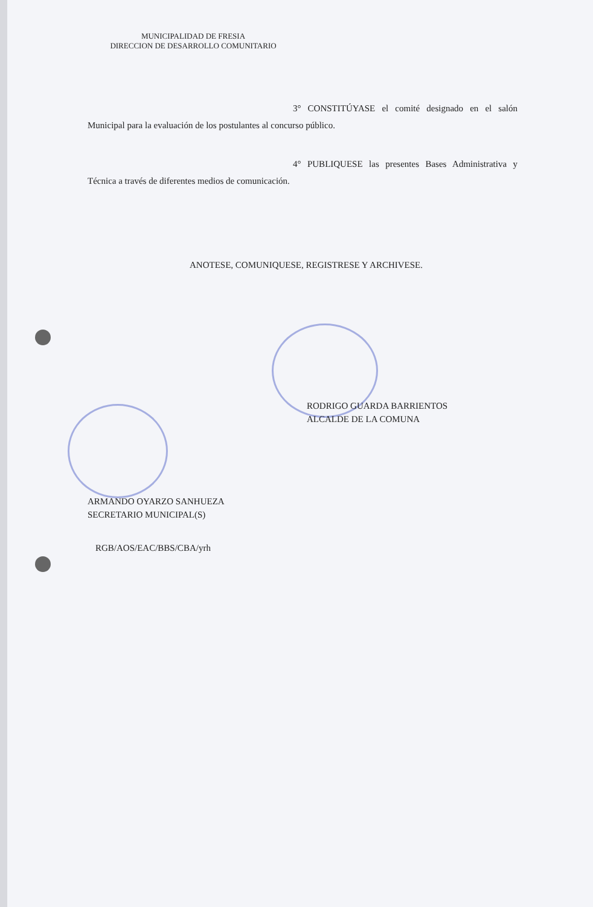MUNICIPALIDAD DE FRESIA
DIRECCION DE DESARROLLO COMUNITARIO
3° CONSTITÚYASE el comité designado en el salón Municipal para la evaluación de los postulantes al concurso público.
4° PUBLIQUESE las presentes Bases Administrativa y Técnica a través de diferentes medios de comunicación.
ANOTESE, COMUNIQUESE, REGISTRESE Y ARCHIVESE.
RODRIGO GUARDA BARRIENTOS
ALCALDE DE LA COMUNA
ARMANDO OYARZO SANHUEZA
SECRETARIO MUNICIPAL(S)
RGB/AOS/EAC/BBS/CBA/yrh